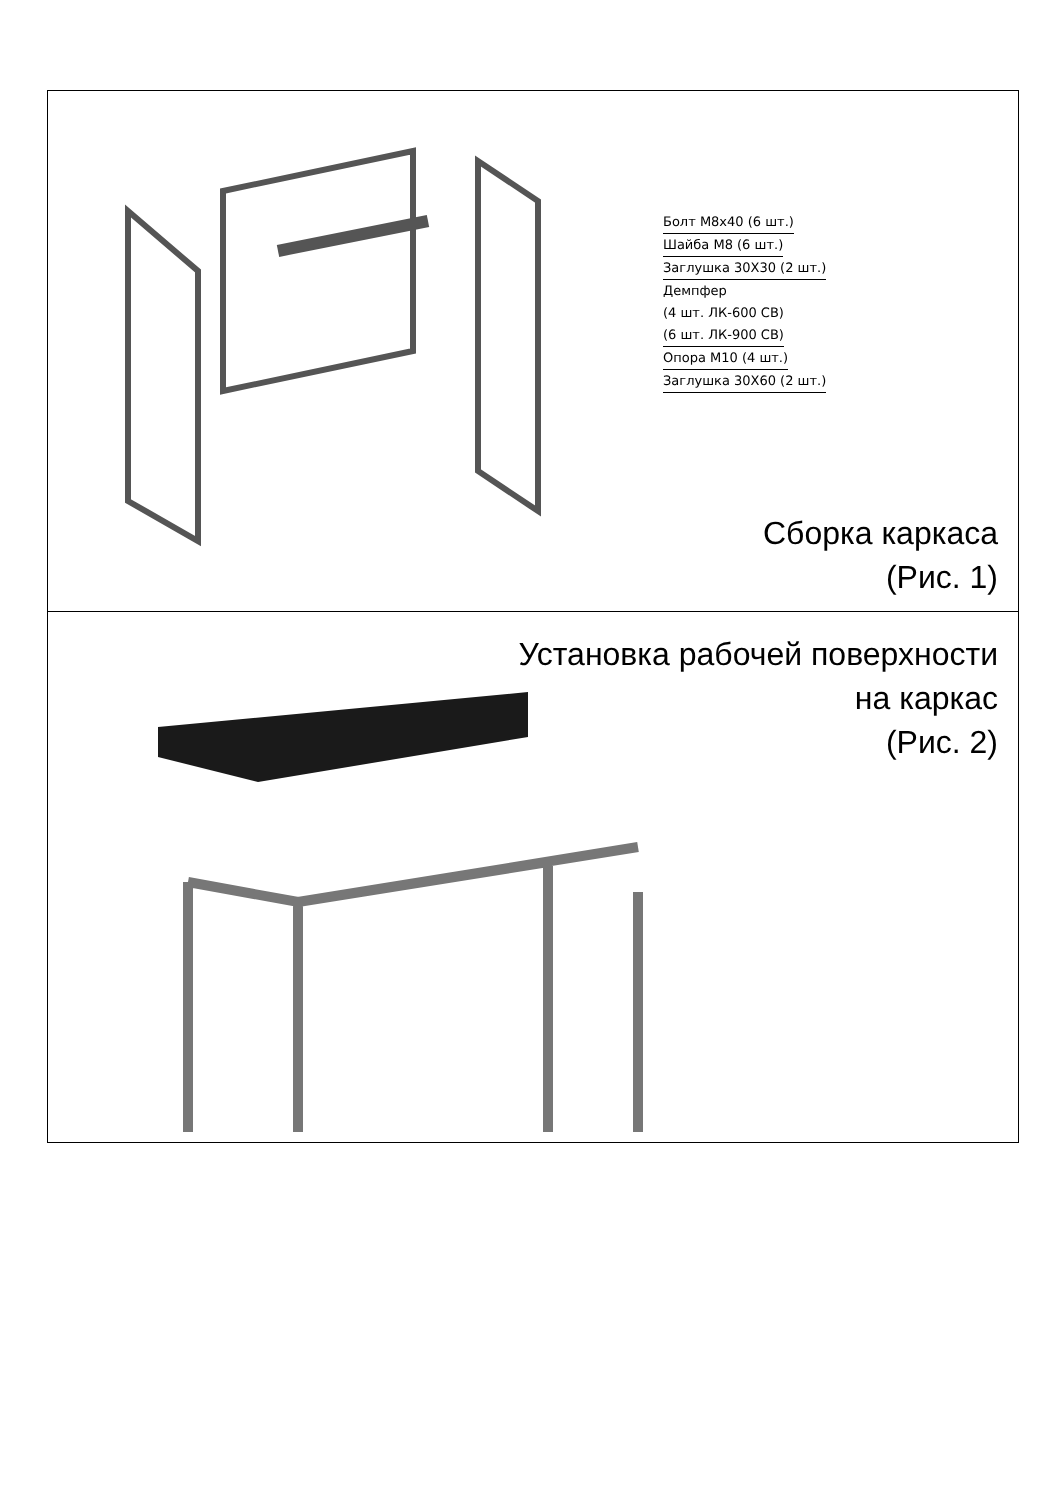Болт М8х40 (6 шт.)
Шайба М8 (6 шт.)
Заглушка 30Х30 (2 шт.)
Демпфер
(4 шт. ЛК-600 СВ)
(6 шт. ЛК-900 СВ)
Опора М10 (4 шт.)
Заглушка 30Х60 (2 шт.)
Сборка каркаса
(Рис. 1)
Установка рабочей поверхности
на каркас
(Рис. 2)